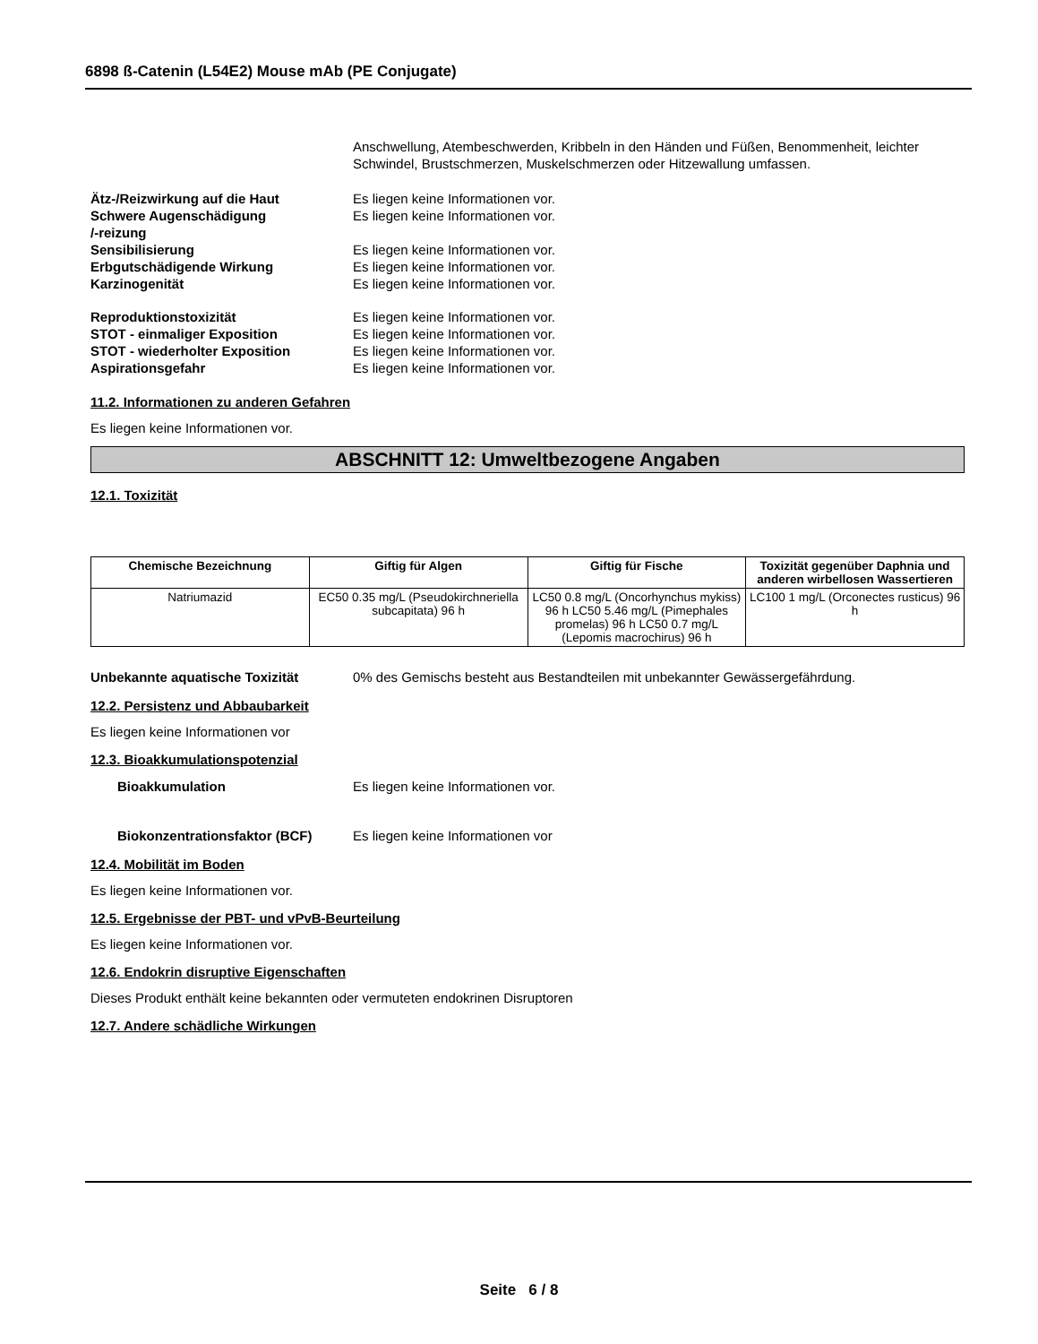6898 ß-Catenin (L54E2) Mouse mAb (PE Conjugate)
Anschwellung, Atembeschwerden, Kribbeln in den Händen und Füßen, Benommenheit, leichter Schwindel, Brustschmerzen, Muskelschmerzen oder Hitzewallung umfassen.
Ätz-/Reizwirkung auf die Haut Es liegen keine Informationen vor.
Schwere Augenschädigung
/-reizung
Es liegen keine Informationen vor.
Sensibilisierung Es liegen keine Informationen vor.
Erbgutschädigende Wirkung Es liegen keine Informationen vor.
Karzinogenität Es liegen keine Informationen vor.
Reproduktionstoxizität Es liegen keine Informationen vor.
STOT - einmaliger Exposition Es liegen keine Informationen vor.
STOT - wiederholter Exposition Es liegen keine Informationen vor.
Aspirationsgefahr Es liegen keine Informationen vor.
11.2. Informationen zu anderen Gefahren
Es liegen keine Informationen vor.
ABSCHNITT 12: Umweltbezogene Angaben
12.1. Toxizität
| Chemische Bezeichnung | Giftig für Algen | Giftig für Fische | Toxizität gegenüber Daphnia und anderen wirbellosen Wassertieren |
| --- | --- | --- | --- |
| Natriumazid | EC50 0.35 mg/L (Pseudokirchneriella subcapitata) 96 h | LC50 0.8 mg/L (Oncorhynchus mykiss) 96 h LC50 5.46 mg/L (Pimephales promelas) 96 h LC50 0.7 mg/L (Lepomis macrochirus) 96 h | LC100 1 mg/L (Orconectes rusticus) 96 h |
Unbekannte aquatische Toxizität 0% des Gemischs besteht aus Bestandteilen mit unbekannter Gewässergefährdung.
12.2. Persistenz und Abbaubarkeit
Es liegen keine Informationen vor
12.3. Bioakkumulationspotenzial
Bioakkumulation Es liegen keine Informationen vor.
Biokonzentrationsfaktor (BCF) Es liegen keine Informationen vor
12.4. Mobilität im Boden
Es liegen keine Informationen vor.
12.5. Ergebnisse der PBT- und vPvB-Beurteilung
Es liegen keine Informationen vor.
12.6. Endokrin disruptive Eigenschaften
Dieses Produkt enthält keine bekannten oder vermuteten endokrinen Disruptoren
12.7. Andere schädliche Wirkungen
Seite 6 / 8